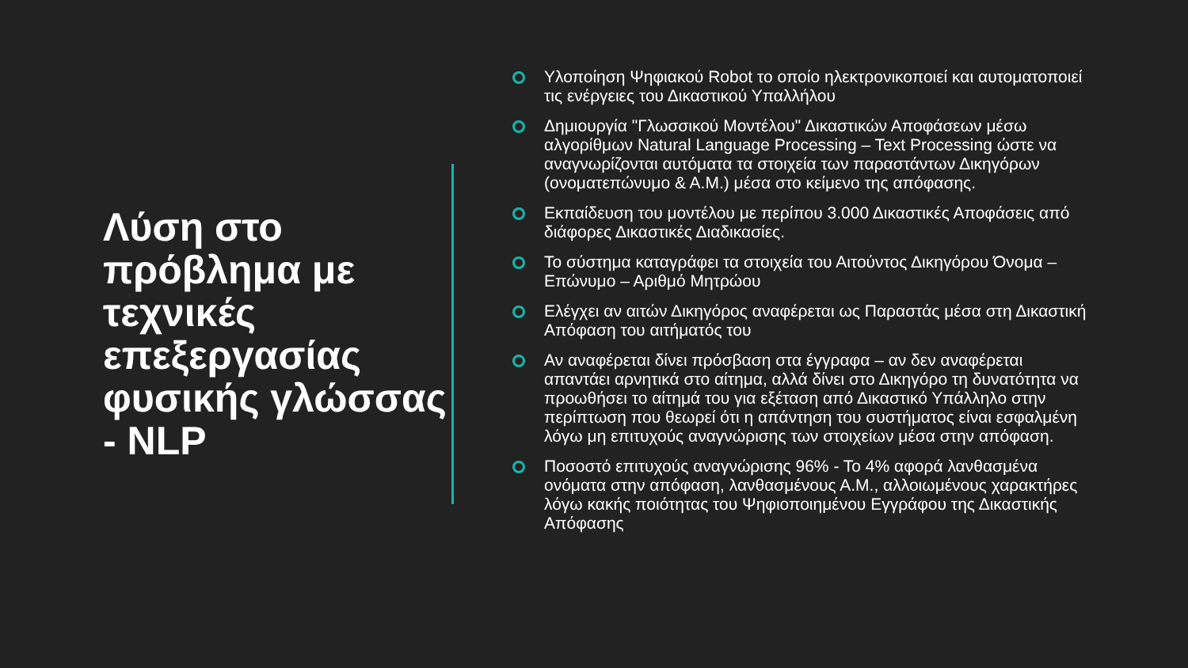Λύση στο πρόβλημα με τεχνικές επεξεργασίας φυσικής γλώσσας - NLP
Υλοποίηση Ψηφιακού Robot το οποίο ηλεκτρονικοποιεί και αυτοματοποιεί τις ενέργειες του Δικαστικού Υπαλλήλου
Δημιουργία "Γλωσσικού Μοντέλου" Δικαστικών Αποφάσεων μέσω αλγορίθμων Natural Language Processing – Text Processing ώστε να αναγνωρίζονται αυτόματα τα στοιχεία των παραστάντων Δικηγόρων (ονοματεπώνυμο & Α.Μ.) μέσα στο κείμενο της απόφασης.
Εκπαίδευση του μοντέλου με περίπου 3.000 Δικαστικές Αποφάσεις από διάφορες Δικαστικές Διαδικασίες.
Το σύστημα καταγράφει τα στοιχεία του Αιτούντος Δικηγόρου Όνομα – Επώνυμο – Αριθμό Μητρώου
Ελέγχει αν αιτών Δικηγόρος αναφέρεται ως Παραστάς μέσα στη Δικαστική Απόφαση του αιτήματός του
Αν αναφέρεται δίνει πρόσβαση στα έγγραφα – αν δεν αναφέρεται απαντάει αρνητικά στο αίτημα, αλλά δίνει στο Δικηγόρο τη δυνατότητα να προωθήσει το αίτημά του για εξέταση από Δικαστικό Υπάλληλο στην περίπτωση που θεωρεί ότι η απάντηση του συστήματος είναι εσφαλμένη λόγω μη επιτυχούς αναγνώρισης των στοιχείων μέσα στην απόφαση.
Ποσοστό επιτυχούς αναγνώρισης 96% - Το 4% αφορά λανθασμένα ονόματα στην απόφαση, λανθασμένους Α.Μ., αλλοιωμένους χαρακτήρες λόγω κακής ποιότητας του Ψηφιοποιημένου Εγγράφου της Δικαστικής Απόφασης